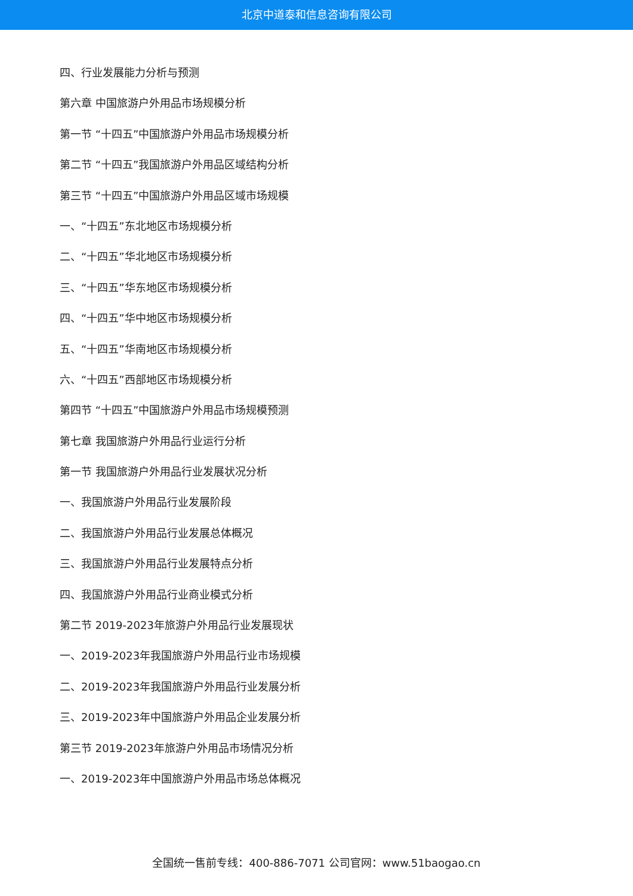北京中道泰和信息咨询有限公司
四、行业发展能力分析与预测
第六章 中国旅游户外用品市场规模分析
第一节 “十四五”中国旅游户外用品市场规模分析
第二节 “十四五”我国旅游户外用品区域结构分析
第三节 “十四五”中国旅游户外用品区域市场规模
一、“十四五”东北地区市场规模分析
二、“十四五”华北地区市场规模分析
三、“十四五”华东地区市场规模分析
四、“十四五”华中地区市场规模分析
五、“十四五”华南地区市场规模分析
六、“十四五”西部地区市场规模分析
第四节 “十四五”中国旅游户外用品市场规模预测
第七章 我国旅游户外用品行业运行分析
第一节 我国旅游户外用品行业发展状况分析
一、我国旅游户外用品行业发展阶段
二、我国旅游户外用品行业发展总体概况
三、我国旅游户外用品行业发展特点分析
四、我国旅游户外用品行业商业模式分析
第二节 2019-2023年旅游户外用品行业发展现状
一、2019-2023年我国旅游户外用品行业市场规模
二、2019-2023年我国旅游户外用品行业发展分析
三、2019-2023年中国旅游户外用品企业发展分析
第三节 2019-2023年旅游户外用品市场情况分析
一、2019-2023年中国旅游户外用品市场总体概况
全国统一售前专线：400-886-7071 公司官网：www.51baogao.cn